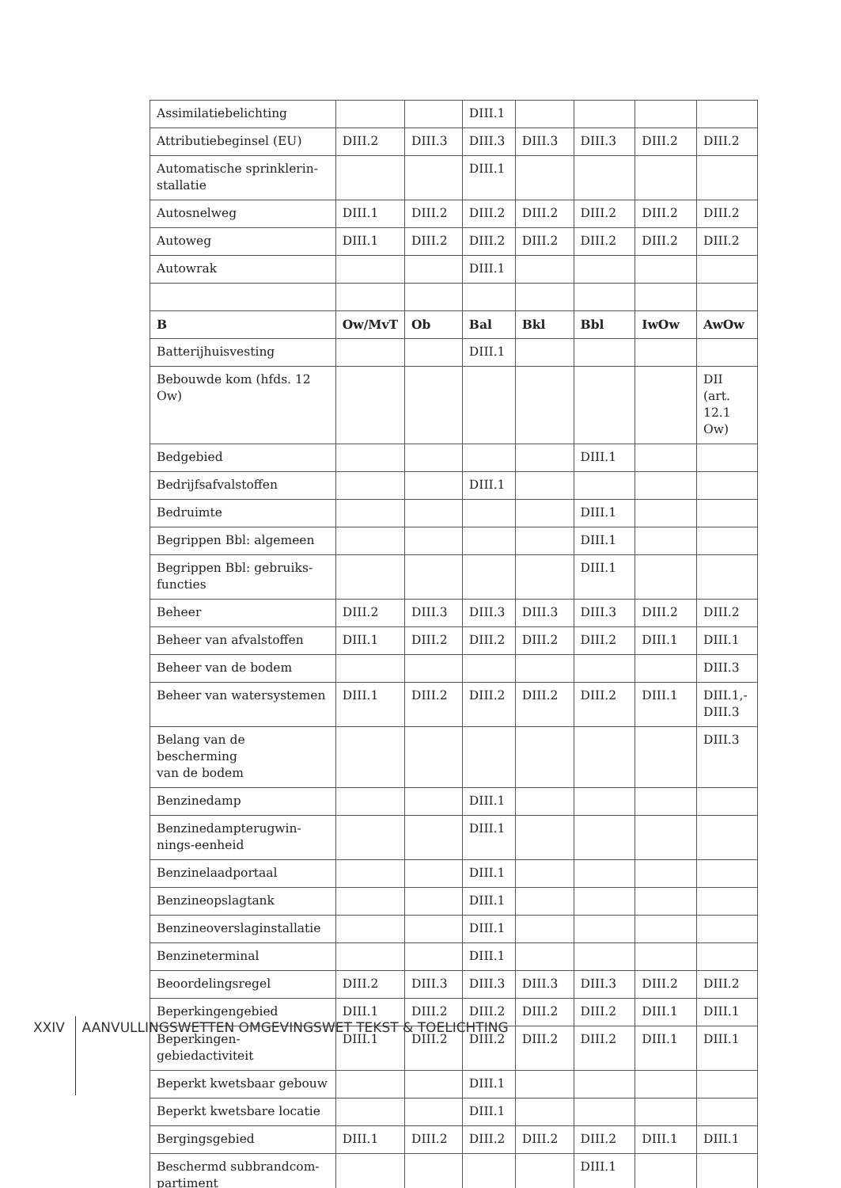| Assimilatiebelichting | | | DIII.1 | | | | |
| Attributiebeginsel (EU) | DIII.2 | DIII.3 | DIII.3 | DIII.3 | DIII.3 | DIII.2 | DIII.2 |
| Automatische sprinklerin- stallatie | | | DIII.1 | | | | |
| Autosnelweg | DIII.1 | DIII.2 | DIII.2 | DIII.2 | DIII.2 | DIII.2 | DIII.2 |
| Autoweg | DIII.1 | DIII.2 | DIII.2 | DIII.2 | DIII.2 | DIII.2 | DIII.2 |
| Autowrak | | | DIII.1 | | | | |
| B | Ow/MvT | Ob | Bal | Bkl | Bbl | IwOw | AwOw |
| Batterijhuisvesting | | | DIII.1 | | | | |
| Bebouwde kom (hfds. 12 Ow) | | | | | | | DII (art. 12.1 Ow) |
| Bedgebied | | | | | DIII.1 | | |
| Bedrijfsafvalstoffen | | | DIII.1 | | | | |
| Bedruimte | | | | | DIII.1 | | |
| Begrippen Bbl: algemeen | | | | | DIII.1 | | |
| Begrippen Bbl: gebruiks- functies | | | | | DIII.1 | | |
| Beheer | DIII.2 | DIII.3 | DIII.3 | DIII.3 | DIII.3 | DIII.2 | DIII.2 |
| Beheer van afvalstoffen | DIII.1 | DIII.2 | DIII.2 | DIII.2 | DIII.2 | DIII.1 | DIII.1 |
| Beheer van de bodem | | | | | | | DIII.3 |
| Beheer van watersystemen | DIII.1 | DIII.2 | DIII.2 | DIII.2 | DIII.2 | DIII.1 | DIII.1,- DIII.3 |
| Belang van de bescherming van de bodem | | | | | | | DIII.3 |
| Benzinedamp | | | DIII.1 | | | | |
| Benzinedampterugwin- nings-eenheid | | | DIII.1 | | | | |
| Benzinelaadportaal | | | DIII.1 | | | | |
| Benzineopslagtank | | | DIII.1 | | | | |
| Benzineoverslaginstallatie | | | DIII.1 | | | | |
| Benzineterminal | | | DIII.1 | | | | |
| Beoordelingsregel | DIII.2 | DIII.3 | DIII.3 | DIII.3 | DIII.3 | DIII.2 | DIII.2 |
| Beperkingengebied | DIII.1 | DIII.2 | DIII.2 | DIII.2 | DIII.2 | DIII.1 | DIII.1 |
| Beperkingen- gebiedactiviteit | DIII.1 | DIII.2 | DIII.2 | DIII.2 | DIII.2 | DIII.1 | DIII.1 |
| Beperkt kwetsbaar gebouw | | | DIII.1 | | | | |
| Beperkt kwetsbare locatie | | | DIII.1 | | | | |
| Bergingsgebied | DIII.1 | DIII.2 | DIII.2 | DIII.2 | DIII.2 | DIII.1 | DIII.1 |
| Beschermd subbrandcom- partiment | | | | | DIII.1 | | |
XXIV AANVULLINGSWETTEN OMGEVINGSWET TEKST & TOELICHTING